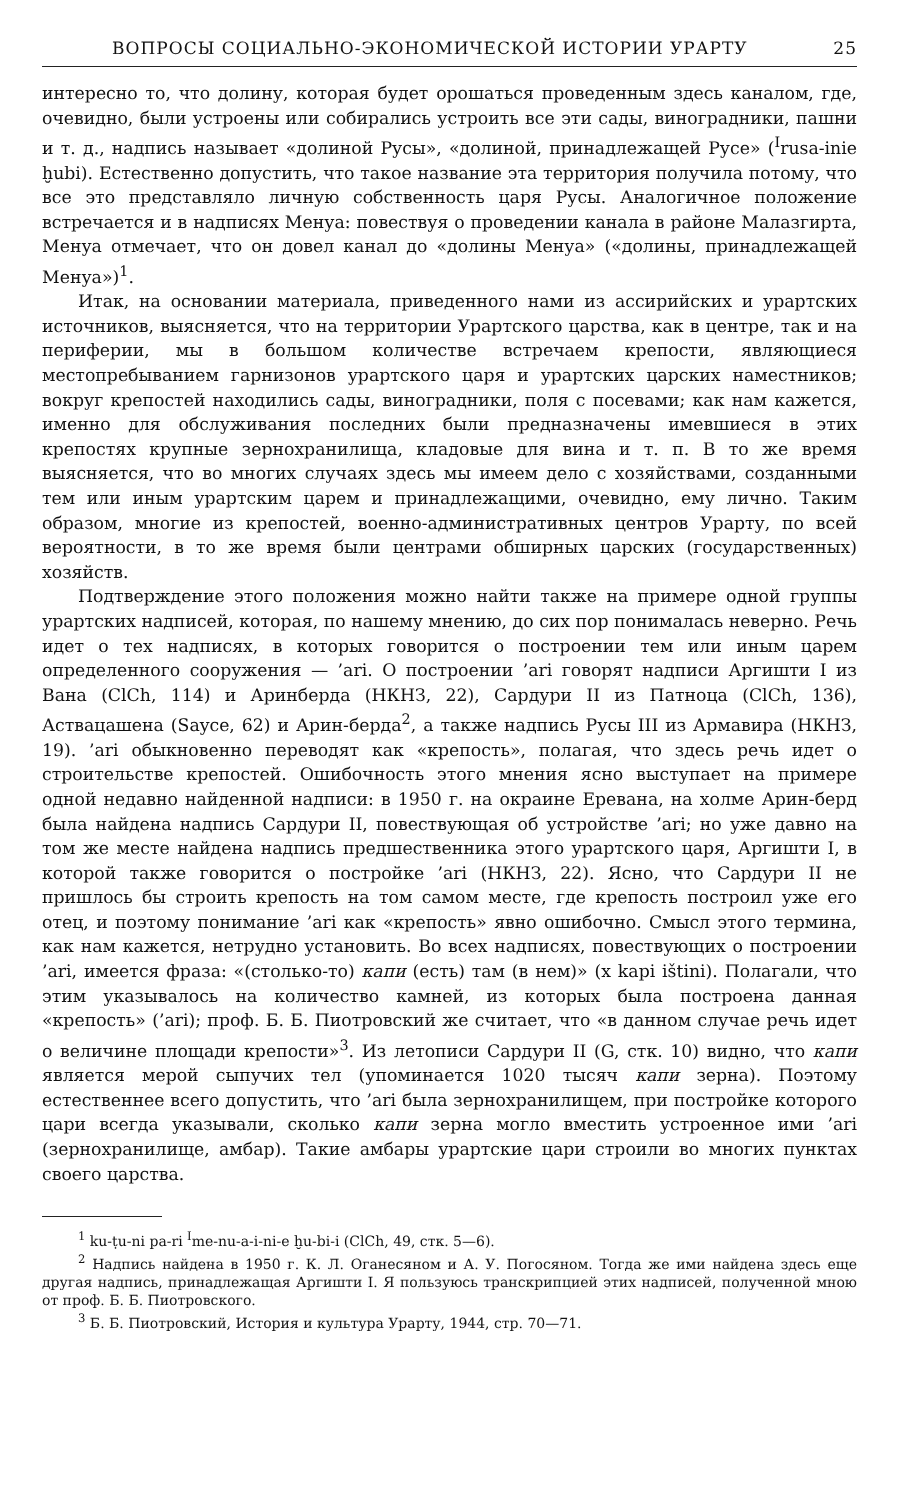ВОПРОСЫ СОЦИАЛЬНО-ЭКОНОМИЧЕСКОЙ ИСТОРИИ УРАРТУ 25
интересно то, что долину, которая будет орошаться проведенным здесь каналом, где, очевидно, были устроены или собирались устроить все эти сады, виноградники, пашни и т. д., надпись называет «долиной Русы», «долиной, принадлежащей Русе» (<sup>I</sup>rusa-inie ḫubi). Естественно допустить, что такое название эта территория получила потому, что все это представляло личную собственность царя Русы. Аналогичное положение встречается и в надписях Менуа: повествуя о проведении канала в районе Малазгирта, Менуа отмечает, что он довел канал до «долины Менуа» («долины, принадлежащей Менуа»)<sup>1</sup>.
Итак, на основании материала, приведенного нами из ассирийских и урартских источников, выясняется, что на территории Урартского царства, как в центре, так и на периферии, мы в большом количестве встречаем крепости, являющиеся местопребыванием гарнизонов урартского царя и урартских царских наместников; вокруг крепостей находились сады, виноградники, поля с посевами; как нам кажется, именно для обслуживания последних были предназначены имевшиеся в этих крепостях крупные зернохранилища, кладовые для вина и т. п. В то же время выясняется, что во многих случаях здесь мы имеем дело с хозяйствами, созданными тем или иным урартским царем и принадлежащими, очевидно, ему лично. Таким образом, многие из крепостей, военно-административных центров Урарту, по всей вероятности, в то же время были центрами обширных царских (государственных) хозяйств.
Подтверждение этого положения можно найти также на примере одной группы урартских надписей, которая, по нашему мнению, до сих пор понималась неверно. Речь идет о тех надписях, в которых говорится о построении тем или иным царем определенного сооружения — ’ari. О построении ’ari говорят надписи Аргишти I из Вана (ClCh, 114) и Аринберда (НКНЗ, 22), Сардури II из Патноца (ClCh, 136), Аствацашена (Sayce, 62) и Арин-берда<sup>2</sup>, а также надпись Русы III из Армавира (НКНЗ, 19). ’ari обыкновенно переводят как «крепость», полагая, что здесь речь идет о строительстве крепостей. Ошибочность этого мнения ясно выступает на примере одной недавно найденной надписи: в 1950 г. на окраине Еревана, на холме Арин-берд была найдена надпись Сардури II, повествующая об устройстве ’ari; но уже давно на том же месте найдена надпись предшественника этого урартского царя, Аргишти I, в которой также говорится о постройке ’ari (НКНЗ, 22). Ясно, что Сардури II не пришлось бы строить крепость на том самом месте, где крепость построил уже его отец, и поэтому понимание ’ari как «крепость» явно ошибочно. Смысл этого термина, как нам кажется, нетрудно установить. Во всех надписях, повествующих о построении ’ari, имеется фраза: «(столько-то) капи (есть) там (в нем)» (x kapi ištini). Полагали, что этим указывалось на количество камней, из которых была построена данная «крепость» (’ari); проф. Б. Б. Пиотровский же считает, что «в данном случае речь идет о величине площади крепости»<sup>3</sup>. Из летописи Сардури II (G, стк. 10) видно, что капи является мерой сыпучих тел (упоминается 1020 тысяч капи зерна). Поэтому естественнее всего допустить, что ’ari была зернохранилищем, при постройке которого цари всегда указывали, сколько капи зерна могло вместить устроенное ими ’ari (зернохранилище, амбар). Такие амбары урартские цари строили во многих пунктах своего царства.
<sup>1</sup> ku-ṭu-ni pa-ri <sup>I</sup>me-nu-a-i-ni-e ḫu-bi-i (ClCh, 49, стк. 5—6).
<sup>2</sup> Надпись найдена в 1950 г. К. Л. Оганесяном и А. У. Погосяном. Тогда же ими найдена здесь еще другая надпись, принадлежащая Аргишти I. Я пользуюсь транскрипцией этих надписей, полученной мною от проф. Б. Б. Пиотровского.
<sup>3</sup> Б. Б. Пиотровский, История и культура Урарту, 1944, стр. 70—71.